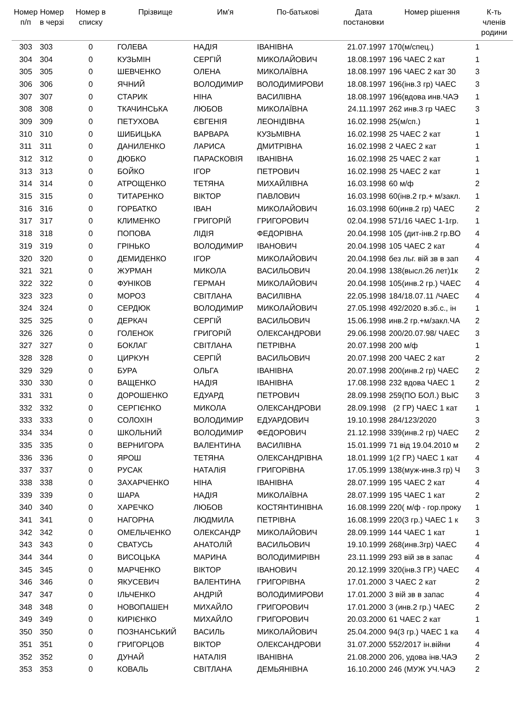| Номер п/п | Номер в черзі | Номер в списку | Прізвище | Им'я | По-батькові | Дата постановки | Номер рішення | К-ть членів родини |
| --- | --- | --- | --- | --- | --- | --- | --- | --- |
| 303 | 303 | 0 | ГОЛЕВА | НАДІЯ | ІВАНІВНА | 21.07.1997 | 170(м/спец.) | 1 |
| 304 | 304 | 0 | КУЗЬМІН | СЕРГІЙ | МИКОЛАЙОВИЧ | 18.08.1997 | 196 ЧАЕС 2 кат | 1 |
| 305 | 305 | 0 | ШЕВЧЕНКО | ОЛЕНА | МИКОЛАЇВНА | 18.08.1997 | 196 ЧАЕС 2 кат 30 | 3 |
| 306 | 306 | 0 | ЯЧНИЙ | ВОЛОДИМИР | ВОЛОДИМИРОВИ | 18.08.1997 | 196(інв.3 гр) ЧАЕС | 3 |
| 307 | 307 | 0 | СТАРИК | НІНА | ВАСИЛІВНА | 18.08.1997 | 196(вдова инв.ЧАЭ | 1 |
| 308 | 308 | 0 | ТКАЧИНСЬКА | ЛЮБОВ | МИКОЛАЇВНА | 24.11.1997 | 262 инв.3 гр ЧАЕС | 3 |
| 309 | 309 | 0 | ПЕТУХОВА | ЄВГЕНІЯ | ЛЕОНІДІВНА | 16.02.1998 | 25(м/сп.) | 1 |
| 310 | 310 | 0 | ШИБИЦЬКА | ВАРВАРА | КУЗЬМІВНА | 16.02.1998 | 25 ЧАЕС 2 кат | 1 |
| 311 | 311 | 0 | ДАНИЛЕНКО | ЛАРИСА | ДМИТРІВНА | 16.02.1998 | 2 ЧАЕС 2 кат | 1 |
| 312 | 312 | 0 | ДЮБКО | ПАРАСКОВІЯ | ІВАНІВНА | 16.02.1998 | 25 ЧАЕС 2 кат | 1 |
| 313 | 313 | 0 | БОЙКО | ІГОР | ПЕТРОВИЧ | 16.02.1998 | 25 ЧАЕС 2 кат | 1 |
| 314 | 314 | 0 | АТРОЩЕНКО | ТЕТЯНА | МИХАЙЛІВНА | 16.03.1998 | 60 м/ф | 2 |
| 315 | 315 | 0 | ТИТАРЕНКО | ВІКТОР | ПАВЛОВИЧ | 16.03.1998 | 60(інв.2 гр.+ м/закл. | 1 |
| 316 | 316 | 0 | ГОРБАТКО | ІВАН | МИКОЛАЙОВИЧ | 16.03.1998 | 60(инв.2 гр) ЧАЕС | 2 |
| 317 | 317 | 0 | КЛИМЕНКО | ГРИГОРІЙ | ГРИГОРОВИЧ | 02.04.1998 | 571/16 ЧАЕС 1-1гр. | 1 |
| 318 | 318 | 0 | ПОПОВА | ЛІДІЯ | ФЕДОРІВНА | 20.04.1998 | 105 (дит-інв.2 гр.ВО | 4 |
| 319 | 319 | 0 | ГРІНЬКО | ВОЛОДИМИР | ІВАНОВИЧ | 20.04.1998 | 105 ЧАЕС 2 кат | 4 |
| 320 | 320 | 0 | ДЕМИДЕНКО | ІГОР | МИКОЛАЙОВИЧ | 20.04.1998 | без льг. вій зв в зап | 4 |
| 321 | 321 | 0 | ЖУРМАН | МИКОЛА | ВАСИЛЬОВИЧ | 20.04.1998 | 138(высл.26 лет)1к | 2 |
| 322 | 322 | 0 | ФУНІКОВ | ГЕРМАН | МИКОЛАЙОВИЧ | 20.04.1998 | 105(инв.2 гр.) ЧАЕС | 4 |
| 323 | 323 | 0 | МОРОЗ | СВІТЛАНА | ВАСИЛІВНА | 22.05.1998 | 184/18.07.11 /ЧАЕС | 4 |
| 324 | 324 | 0 | СЕРДЮК | ВОЛОДИМИР | МИКОЛАЙОВИЧ | 27.05.1998 | 492/2020 в.зб.с., ін | 1 |
| 325 | 325 | 0 | ДЕРКАЧ | СЕРГІЙ | ВАСИЛЬОВИЧ | 15.06.1998 | инв.2 гр.+м/закл.ЧА | 2 |
| 326 | 326 | 0 | ГОЛЕНОК | ГРИГОРІЙ | ОЛЕКСАНДРОВИ | 29.06.1998 | 200/20.07.98/ ЧАЕС | 3 |
| 327 | 327 | 0 | БОКЛАГ | СВІТЛАНА | ПЕТРІВНА | 20.07.1998 | 200 м/ф | 1 |
| 328 | 328 | 0 | ЦИРКУН | СЕРГІЙ | ВАСИЛЬОВИЧ | 20.07.1998 | 200 ЧАЕС 2 кат | 2 |
| 329 | 329 | 0 | БУРА | ОЛЬГА | ІВАНІВНА | 20.07.1998 | 200(инв.2 гр) ЧАЕС | 2 |
| 330 | 330 | 0 | ВАЩЕНКО | НАДІЯ | ІВАНІВНА | 17.08.1998 | 232 вдова ЧАЕС 1 | 2 |
| 331 | 331 | 0 | ДОРОШЕНКО | ЕДУАРД | ПЕТРОВИЧ | 28.09.1998 | 259(ПО БОЛ.) ВЫС | 3 |
| 332 | 332 | 0 | СЕРГІЄНКО | МИКОЛА | ОЛЕКСАНДРОВИ | 28.09.1998 | (2 ГР) ЧАЕС 1 кат | 1 |
| 333 | 333 | 0 | СОЛОХІН | ВОЛОДИМИР | ЕДУАРДОВИЧ | 19.10.1998 | 284/123/2020 | 3 |
| 334 | 334 | 0 | ШКОЛЬНИЙ | ВОЛОДИМИР | ФЕДОРОВИЧ | 21.12.1998 | 339(инв.2 гр) ЧАЕС | 2 |
| 335 | 335 | 0 | ВЕРНИГОРА | ВАЛЕНТИНА | ВАСИЛІВНА | 15.01.1999 | 71 від 19.04.2010 м | 2 |
| 336 | 336 | 0 | ЯРОШ | ТЕТЯНА | ОЛЕКСАНДРІВНА | 18.01.1999 | 1(2 ГР.) ЧАЕС 1 кат | 4 |
| 337 | 337 | 0 | РУСАК | НАТАЛіЯ | ГРИГОРіВНА | 17.05.1999 | 138(муж-инв.3 гр) Ч | 3 |
| 338 | 338 | 0 | ЗАХАРЧЕНКО | НІНА | ІВАНІВНА | 28.07.1999 | 195 ЧАЕС 2 кат | 4 |
| 339 | 339 | 0 | ШАРА | НАДІЯ | МИКОЛАЇВНА | 28.07.1999 | 195 ЧАЕС 1 кат | 2 |
| 340 | 340 | 0 | ХАРЕЧКО | ЛЮБОВ | КОСТЯНТИНІВНА | 16.08.1999 | 220( м/ф - гор.проку | 1 |
| 341 | 341 | 0 | НАГОРНА | ЛЮДМИЛА | ПЕТРІВНА | 16.08.1999 | 220(3 гр.) ЧАЕС 1 к | 3 |
| 342 | 342 | 0 | ОМЕЛЬЧЕНКО | ОЛЕКСАНДР | МИКОЛАЙОВИЧ | 28.09.1999 | 144 ЧАЕС 1 кат | 1 |
| 343 | 343 | 0 | СВАТУСЬ | АНАТОЛІЙ | ВАСИЛЬОВИЧ | 19.10.1999 | 268(инв.3гр) ЧАЕС | 4 |
| 344 | 344 | 0 | ВИСОЦЬКА | МАРИНА | ВОЛОДИМИРІВН | 23.11.1999 | 293 вій зв в запас | 4 |
| 345 | 345 | 0 | МАРЧЕНКО | ВІКТОР | ІВАНОВИЧ | 20.12.1999 | 320(інв.3 ГР.) ЧАЕС | 4 |
| 346 | 346 | 0 | ЯКУСЕВИЧ | ВАЛЕНТИНА | ГРИГОРІВНА | 17.01.2000 | 3 ЧАЕС 2 кат | 2 |
| 347 | 347 | 0 | ІЛЬЧЕНКО | АНДРІЙ | ВОЛОДИМИРОВИ | 17.01.2000 | 3 вій зв в запас | 4 |
| 348 | 348 | 0 | НОВОПАШЕН | МИХАЙЛО | ГРИГОРОВИЧ | 17.01.2000 | 3 (инв.2 гр.) ЧАЕС | 2 |
| 349 | 349 | 0 | КИРІЄНКО | МИХАЙЛО | ГРИГОРОВИЧ | 20.03.2000 | 61 ЧАЕС 2 кат | 1 |
| 350 | 350 | 0 | ПОЗНАНСЬКИЙ | ВАСИЛЬ | МИКОЛАЙОВИЧ | 25.04.2000 | 94(3 гр.) ЧАЕС 1 ка | 4 |
| 351 | 351 | 0 | ГРИГОРЦОВ | ВІКТОР | ОЛЕКСАНДРОВИ | 31.07.2000 | 552/2017 ін.війни | 4 |
| 352 | 352 | 0 | ДУНАЙ | НАТАЛІЯ | ІВАНІВНА | 21.08.2000 | 206, удова інв.ЧАЭ | 2 |
| 353 | 353 | 0 | КОВАЛЬ | СВІТЛАНА | ДЕМЬЯНІВНА | 16.10.2000 | 246 (МУЖ УЧ.ЧАЭ | 2 |